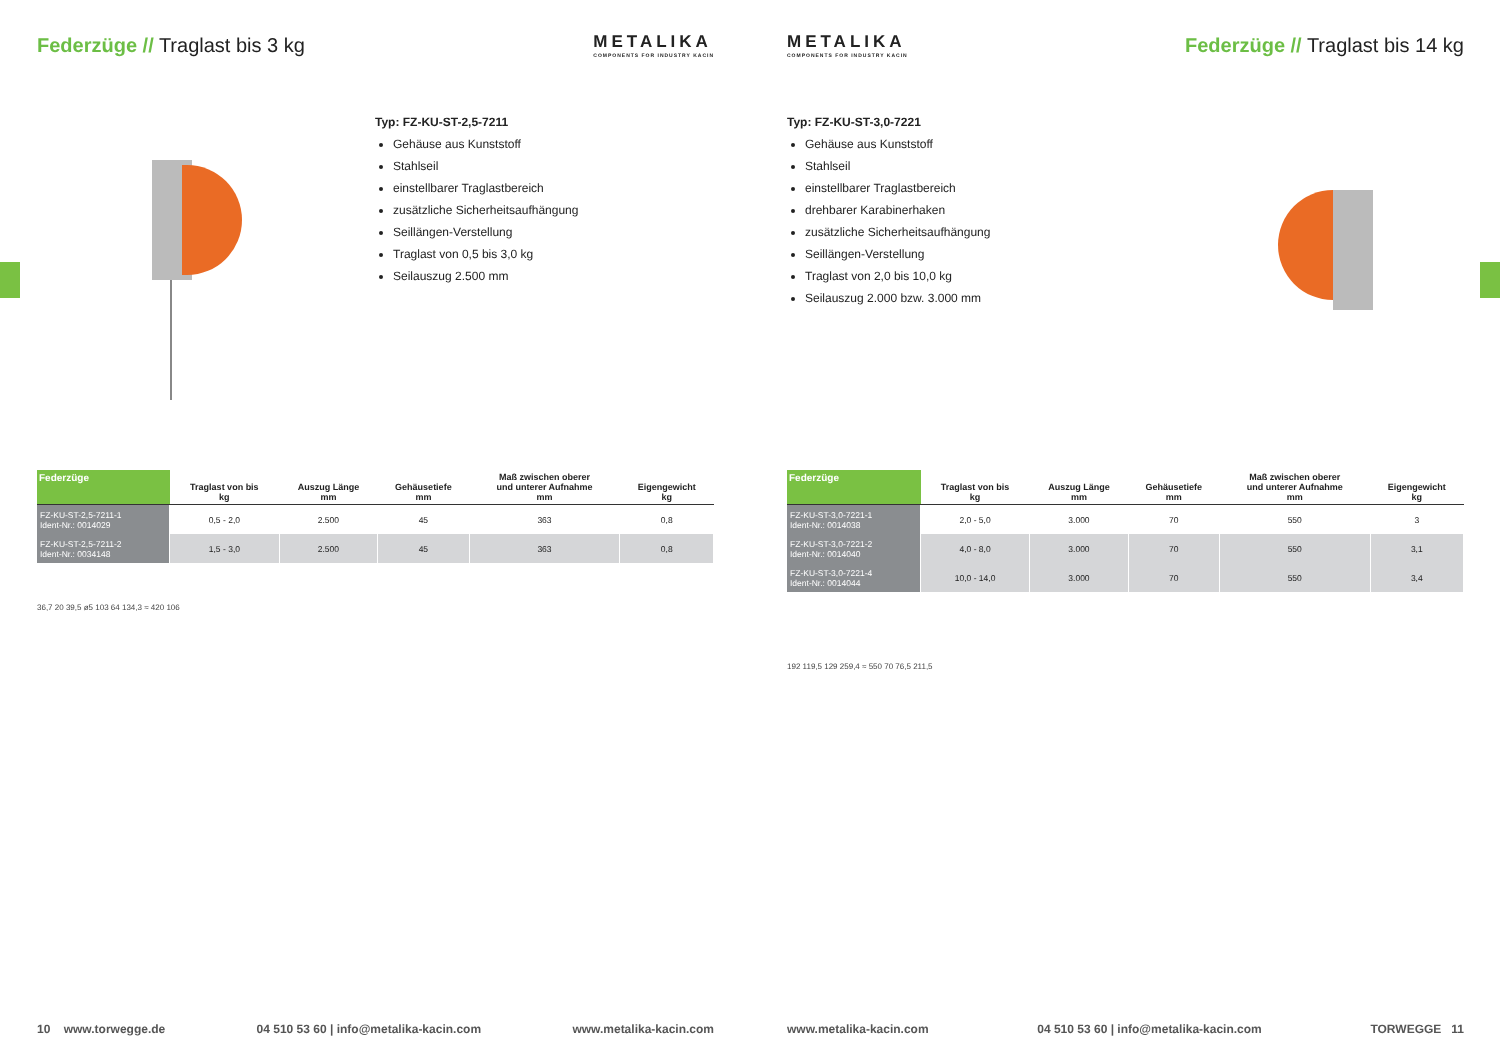Federzüge // Traglast bis 3 kg
METALIKA
COMPONENTS FOR INDUSTRY KACIN
Typ: FZ-KU-ST-2,5-7211
Gehäuse aus Kunststoff
Stahlseil
einstellbarer Traglastbereich
zusätzliche Sicherheitsaufhängung
Seillängen-Verstellung
Traglast von 0,5 bis 3,0 kg
Seilauszug 2.500 mm
| Federzüge | Traglast von bis kg | Auszug Länge mm | Gehäusetiefe mm | Maß zwischen oberer und unterer Aufnahme mm | Eigengewicht kg |
| --- | --- | --- | --- | --- | --- |
| FZ-KU-ST-2,5-7211-1 Ident-Nr.: 0014029 | 0,5 - 2,0 | 2.500 | 45 | 363 | 0,8 |
| FZ-KU-ST-2,5-7211-2 Ident-Nr.: 0034148 | 1,5 - 3,0 | 2.500 | 45 | 363 | 0,8 |
36,7 20 39,5 ø5 103 64 134,3 ≈ 420 106
10 www.torwegge.de 04 510 53 60 | info@metalika-kacin.com www.metalika-kacin.com
METALIKA
COMPONENTS FOR INDUSTRY KACIN
Federzüge // Traglast bis 14 kg
Typ: FZ-KU-ST-3,0-7221
Gehäuse aus Kunststoff
Stahlseil
einstellbarer Traglastbereich
drehbarer Karabinerhaken
zusätzliche Sicherheitsaufhängung
Seillängen-Verstellung
Traglast von 2,0 bis 10,0 kg
Seilauszug 2.000 bzw. 3.000 mm
| Federzüge | Traglast von bis kg | Auszug Länge mm | Gehäusetiefe mm | Maß zwischen oberer und unterer Aufnahme mm | Eigengewicht kg |
| --- | --- | --- | --- | --- | --- |
| FZ-KU-ST-3,0-7221-1 Ident-Nr.: 0014038 | 2,0 - 5,0 | 3.000 | 70 | 550 | 3 |
| FZ-KU-ST-3,0-7221-2 Ident-Nr.: 0014040 | 4,0 - 8,0 | 3.000 | 70 | 550 | 3,1 |
| FZ-KU-ST-3,0-7221-4 Ident-Nr.: 0014044 | 10,0 - 14,0 | 3.000 | 70 | 550 | 3,4 |
192 119,5 129 259,4 ≈ 550 70 76,5 211,5
www.metalika-kacin.com 04 510 53 60 | info@metalika-kacin.com TORWEGGE 11